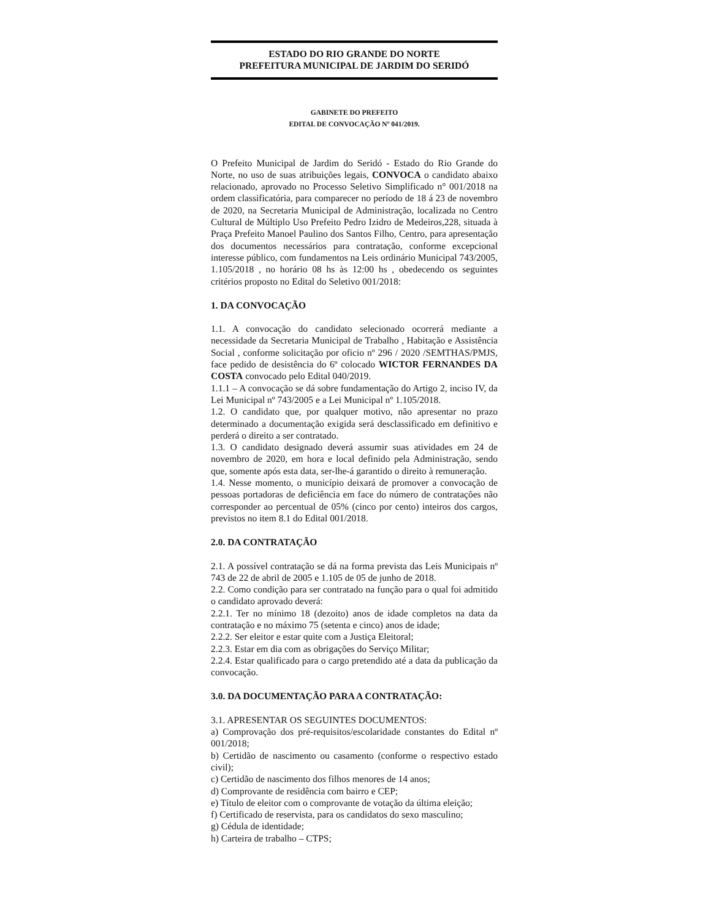ESTADO DO RIO GRANDE DO NORTE
PREFEITURA MUNICIPAL DE JARDIM DO SERIDÓ
GABINETE DO PREFEITO
EDITAL DE CONVOCAÇÃO Nº 041/2019.
O Prefeito Municipal de Jardim do Seridó - Estado do Rio Grande do Norte, no uso de suas atribuições legais, CONVOCA o candidato abaixo relacionado, aprovado no Processo Seletivo Simplificado n° 001/2018 na ordem classificatória, para comparecer no período de 18 á 23 de novembro de 2020, na Secretaria Municipal de Administração, localizada no Centro Cultural de Múltiplo Uso Prefeito Pedro Izidro de Medeiros,228, situada à Praça Prefeito Manoel Paulino dos Santos Filho, Centro, para apresentação dos documentos necessários para contratação, conforme excepcional interesse público, com fundamentos na Leis ordinário Municipal 743/2005, 1.105/2018 , no horário 08 hs às 12:00 hs , obedecendo os seguintes critérios proposto no Edital do Seletivo 001/2018:
1. DA CONVOCAÇÃO
1.1. A convocação do candidato selecionado ocorrerá mediante a necessidade da Secretaria Municipal de Trabalho , Habitação e Assistência Social , conforme solicitação por oficio nº 296 / 2020 /SEMTHAS/PMJS, face pedido de desistência do 6º colocado WICTOR FERNANDES DA COSTA convocado pelo Edital 040/2019.
1.1.1 – A convocação se dá sobre fundamentação do Artigo 2, inciso IV, da Lei Municipal nº 743/2005 e a Lei Municipal nº 1.105/2018.
1.2. O candidato que, por qualquer motivo, não apresentar no prazo determinado a documentação exigida será desclassificado em definitivo e perderá o direito a ser contratado.
1.3. O candidato designado deverá assumir suas atividades em 24 de novembro de 2020, em hora e local definido pela Administração, sendo que, somente após esta data, ser-lhe-á garantido o direito à remuneração.
1.4. Nesse momento, o município deixará de promover a convocação de pessoas portadoras de deficiência em face do número de contratações não corresponder ao percentual de 05% (cinco por cento) inteiros dos cargos, previstos no item 8.1 do Edital 001/2018.
2.0. DA CONTRATAÇÃO
2.1. A possível contratação se dá na forma prevista das Leis Municipais nº 743 de 22 de abril de 2005 e 1.105 de 05 de junho de 2018.
2.2. Como condição para ser contratado na função para o qual foi admitido o candidato aprovado deverá:
2.2.1. Ter no mínimo 18 (dezoito) anos de idade completos na data da contratação e no máximo 75 (setenta e cinco) anos de idade;
2.2.2. Ser eleitor e estar quite com a Justiça Eleitoral;
2.2.3. Estar em dia com as obrigações do Serviço Militar;
2.2.4. Estar qualificado para o cargo pretendido até a data da publicação da convocação.
3.0. DA DOCUMENTAÇÃO PARA A CONTRATAÇÃO:
3.1. APRESENTAR OS SEGUINTES DOCUMENTOS:
a) Comprovação dos pré-requisitos/escolaridade constantes do Edital nº 001/2018;
b) Certidão de nascimento ou casamento (conforme o respectivo estado civil);
c) Certidão de nascimento dos filhos menores de 14 anos;
d) Comprovante de residência com bairro e CEP;
e) Título de eleitor com o comprovante de votação da última eleição;
f) Certificado de reservista, para os candidatos do sexo masculino;
g) Cédula de identidade;
h) Carteira de trabalho – CTPS;